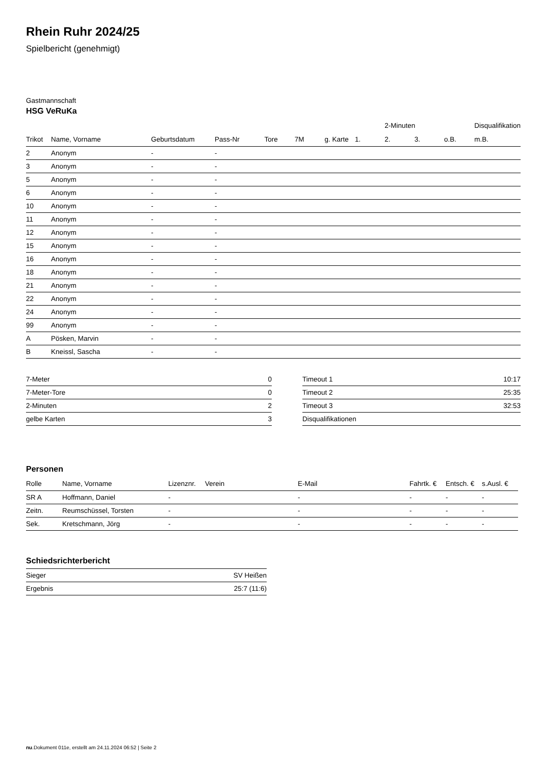Rhein Ruhr 2024/25
Spielbericht (genehmigt)
Gastmannschaft
HSG VeRuKa
| | | | | | | | | 2-Minuten | | | Disqualifikation |
| --- | --- | --- | --- | --- | --- | --- | --- | --- | --- | --- | --- |
| Trikot | Name, Vorname | Geburtsdatum | Pass-Nr | Tore | 7M | g. Karte | 1. | 2. | 3. | o.B. | m.B. |
| 2 | Anonym | - | - | | | | | | | | |
| 3 | Anonym | - | - | | | | | | | | |
| 5 | Anonym | - | - | | | | | | | | |
| 6 | Anonym | - | - | | | | | | | | |
| 10 | Anonym | - | - | | | | | | | | |
| 11 | Anonym | - | - | | | | | | | | |
| 12 | Anonym | - | - | | | | | | | | |
| 15 | Anonym | - | - | | | | | | | | |
| 16 | Anonym | - | - | | | | | | | | |
| 18 | Anonym | - | - | | | | | | | | |
| 21 | Anonym | - | - | | | | | | | | |
| 22 | Anonym | - | - | | | | | | | | |
| 24 | Anonym | - | - | | | | | | | | |
| 99 | Anonym | - | - | | | | | | | | |
| A | Pösken, Marvin | - | - | | | | | | | | |
| B | Kneissl, Sascha | - | - | | | | | | | | |
| 7-Meter | 0 |
| 7-Meter-Tore | 0 |
| 2-Minuten | 2 |
| gelbe Karten | 3 |
| Timeout 1 | 10:17 |
| Timeout 2 | 25:35 |
| Timeout 3 | 32:53 |
| Disqualifikationen | |
Personen
| Rolle | Name, Vorname | Lizenznr. | Verein | E-Mail | Fahrtk. € | Entsch. € | s.Ausl. € |
| --- | --- | --- | --- | --- | --- | --- | --- |
| SR A | Hoffmann, Daniel | - | | - | - | - | - |
| Zeitn. | Reumschüssel, Torsten | - | | - | - | - | - |
| Sek. | Kretschmann, Jörg | - | | - | - | - | - |
Schiedsrichterbericht
| Sieger | SV Heißen |
| Ergebnis | 25:7 (11:6) |
nu.Dokument 011e, erstellt am 24.11.2024 06:52 | Seite 2